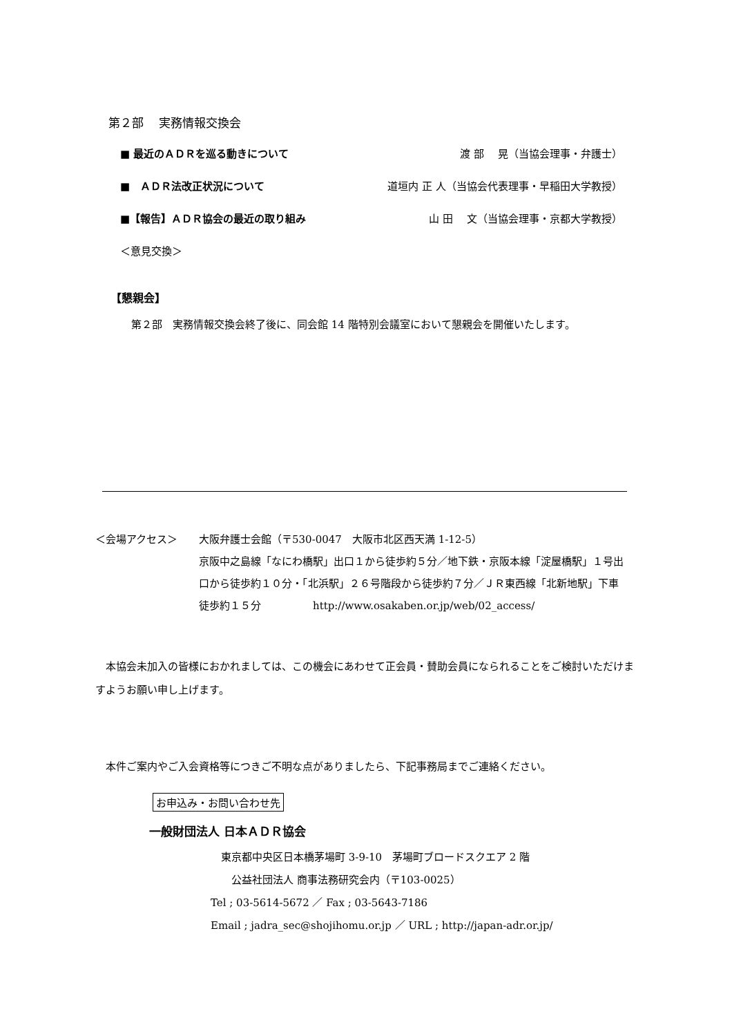第２部　 実務情報交換会
■ 最近のＡＤＲを巡る動きについて 渡 部　 晃（当協会理事・弁護士）
■　ＡＤＲ法改正状況について 道垣内 正 人（当協会代表理事・早稲田大学教授）
■【報告】ＡＤＲ協会の最近の取り組み 山 田　 文（当協会理事・京都大学教授）
＜意見交換＞
【懇親会】
第２部　実務情報交換会終了後に、同会館 14 階特別会議室において懇親会を開催いたします。
＜会場アクセス＞ 大阪弁護士会館（〒530-0047　大阪市北区西天満 1-12-5）
京阪中之島線「なにわ橋駅」出口１から徒歩約５分／地下鉄・京阪本線「淀屋橋駅」１号出口から徒歩約１０分・「北浜駅」２６号階段から徒歩約７分／ＪＲ東西線「北新地駅」下車　徒歩約１５分　　　　　http://www.osakaben.or.jp/web/02_access/
　本協会未加入の皆様におかれましては、この機会にあわせて正会員・賛助会員になられることをご検討いただけますようお願い申し上げます。
　本件ご案内やご入会資格等につきご不明な点がありましたら、下記事務局までご連絡ください。
お申込み・お問い合わせ先
一般財団法人 日本ＡＤＲ協会
　東京都中央区日本橋茅場町 3-9-10　茅場町ブロードスクエア 2 階
　　公益社団法人 商事法務研究会内（〒103-0025）
Tel ; 03-5614-5672 ／ Fax ; 03-5643-7186
Email ; jadra_sec@shojihomu.or.jp ／ URL ; http://japan-adr.or.jp/